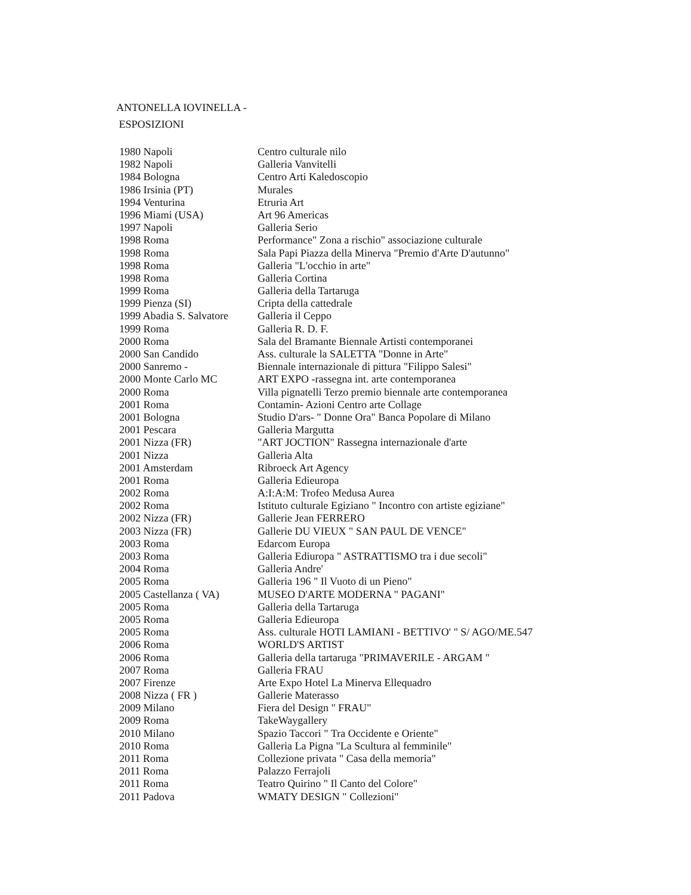ANTONELLA IOVINELLA -
ESPOSIZIONI
1980 Napoli Centro culturale nilo
1982 Napoli Galleria Vanvitelli
1984 Bologna Centro Arti Kaledoscopio
1986 Irsinia (PT) Murales
1994 Venturina Etruria Art
1996 Miami (USA) Art 96 Americas
1997 Napoli Galleria Serio
1998 Roma Performance" Zona a rischio" associazione culturale
1998 Roma Sala Papi Piazza della Minerva "Premio d'Arte D'autunno"
1998 Roma Galleria "L'occhio in arte"
1998 Roma Galleria Cortina
1999 Roma Galleria della Tartaruga
1999 Pienza (SI) Cripta della cattedrale
1999 Abadia S. Salvatore Galleria il Ceppo
1999 Roma Galleria R. D. F.
2000 Roma Sala del Bramante Biennale Artisti contemporanei
2000 San Candido Ass. culturale la SALETTA "Donne in Arte"
2000 Sanremo - Biennale internazionale di pittura "Filippo Salesi"
2000 Monte Carlo MC ART EXPO -rassegna int. arte contemporanea
2000 Roma Villa pignatelli Terzo premio biennale arte contemporanea
2001 Roma Contamin- Azioni Centro arte Collage
2001 Bologna Studio D'ars- " Donne Ora" Banca Popolare di Milano
2001 Pescara Galleria Margutta
2001 Nizza (FR) "ART JOCTION" Rassegna internazionale d'arte
2001 Nizza Galleria Alta
2001 Amsterdam Ribroeck Art Agency
2001 Roma Galleria Edieuropa
2002 Roma A:I:A:M: Trofeo Medusa Aurea
2002 Roma Istituto culturale Egiziano " Incontro con artiste egiziane"
2002 Nizza (FR) Gallerie Jean FERRERO
2003 Nizza (FR) Gallerie DU VIEUX " SAN PAUL DE VENCE"
2003 Roma Edarcom Europa
2003 Roma Galleria Ediuropa " ASTRATTISMO tra i due secoli"
2004 Roma Galleria Andre'
2005 Roma Galleria 196 " Il Vuoto di un Pieno"
2005 Castellanza ( VA) MUSEO D'ARTE MODERNA " PAGANI"
2005 Roma Galleria della Tartaruga
2005 Roma Galleria Edieuropa
2005 Roma Ass. culturale HOTI LAMIANI - BETTIVO' " S/ AGO/ME.547
2006 Roma WORLD'S ARTIST
2006 Roma Galleria della tartaruga "PRIMAVERILE - ARGAM "
2007 Roma Galleria FRAU
2007 Firenze Arte Expo Hotel La Minerva Ellequadro
2008 Nizza ( FR ) Gallerie Materasso
2009 Milano Fiera del Design " FRAU"
2009 Roma TakeWaygallery
2010 Milano Spazio Taccori " Tra Occidente e Oriente"
2010 Roma Galleria La Pigna "La Scultura al femminile"
2011 Roma Collezione privata " Casa della memoria"
2011 Roma Palazzo Ferrajoli
2011 Roma Teatro Quirino " Il Canto del Colore"
2011 Padova WMATY DESIGN " Collezioni"